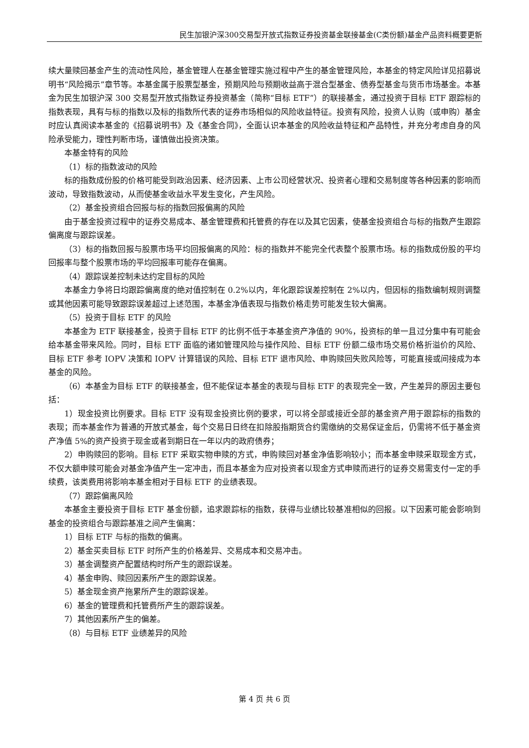民生加银沪深300交易型开放式指数证券投资基金联接基金(C类份额)基金产品资料概要更新
续大量赎回基金产生的流动性风险，基金管理人在基金管理实施过程中产生的基金管理风险，本基金的特定风险详见招募说明书“风险揭示”章节等。本基金属于股票型基金，预期风险与预期收益高于混合型基金、债券型基金与货币市场基金。本基金为民生加银沪深 300 交易型开放式指数证券投资基金（简称“目标 ETF”）的联接基金，通过投资于目标 ETF 跟踪标的指数表现，具有与标的指数以及标的指数所代表的证券市场相似的风险收益特征。投资有风险，投资人认购（或申购）基金时应认真阅读本基金的《招募说明书》及《基金合同》，全面认识本基金的风险收益特征和产品特性，并充分考虑自身的风险承受能力，理性判断市场，谨慎做出投资决策。
本基金特有的风险
（1）标的指数波动的风险
标的指数成份股的价格可能受到政治因素、经济因素、上市公司经营状况、投资者心理和交易制度等各种因素的影响而波动，导致指数波动，从而使基金收益水平发生变化，产生风险。
（2）基金投资组合回报与标的指数回报偏离的风险
由于基金投资过程中的证券交易成本、基金管理费和托管费的存在以及其它因素，使基金投资组合与标的指数产生跟踪偏离度与跟踪误差。
（3）标的指数回报与股票市场平均回报偏离的风险：标的指数并不能完全代表整个股票市场。标的指数成份股的平均回报率与整个股票市场的平均回报率可能存在偏离。
（4）跟踪误差控制未达约定目标的风险
本基金力争将日均跟踪偏离度的绝对值控制在 0.2%以内，年化跟踪误差控制在 2%以内，但因标的指数编制规则调整或其他因素可能导致跟踪误差超过上述范围，本基金净值表现与指数价格走势可能发生较大偏离。
（5）投资于目标 ETF 的风险
本基金为 ETF 联接基金，投资于目标 ETF 的比例不低于本基金资产净值的 90%，投资标的单一且过分集中有可能会给本基金带来风险。同时，目标 ETF 面临的诸如管理风险与操作风险、目标 ETF 份额二级市场交易价格折溢价的风险、目标 ETF 参考 IOPV 决策和 IOPV 计算错误的风险、目标 ETF 退市风险、申购赎回失败风险等，可能直接或间接成为本基金的风险。
（6）本基金为目标 ETF 的联接基金，但不能保证本基金的表现与目标 ETF 的表现完全一致，产生差异的原因主要包括：
1）现金投资比例要求。目标 ETF 没有现金投资比例的要求，可以将全部或接近全部的基金资产用于跟踪标的指数的表现；而本基金作为普通的开放式基金，每个交易日日终在扣除股指期货合约需缴纳的交易保证金后，仍需将不低于基金资产净值 5%的资产投资于现金或者到期日在一年以内的政府债券；
2）申购赎回的影响。目标 ETF 采取实物申赎的方式，申购赎回对基金净值影响较小；而本基金申赎采取现金方式，不仅大额申赎可能会对基金净值产生一定冲击，而且本基金为应对投资者以现金方式申赎而进行的证券交易需支付一定的手续费，该类费用将影响本基金相对于目标 ETF 的业绩表现。
（7）跟踪偏离风险
本基金主要投资于目标 ETF 基金份额，追求跟踪标的指数，获得与业绩比较基准相似的回报。以下因素可能会影响到基金的投资组合与跟踪基准之间产生偏离：
1）目标 ETF 与标的指数的偏离。
2）基金买卖目标 ETF 时所产生的价格差异、交易成本和交易冲击。
3）基金调整资产配置结构时所产生的跟踪误差。
4）基金申购、赎回因素所产生的跟踪误差。
5）基金现金资产拖累所产生的跟踪误差。
6）基金的管理费和托管费所产生的跟踪误差。
7）其他因素所产生的偏差。
（8）与目标 ETF 业绩差异的风险
第 4 页 共 6 页